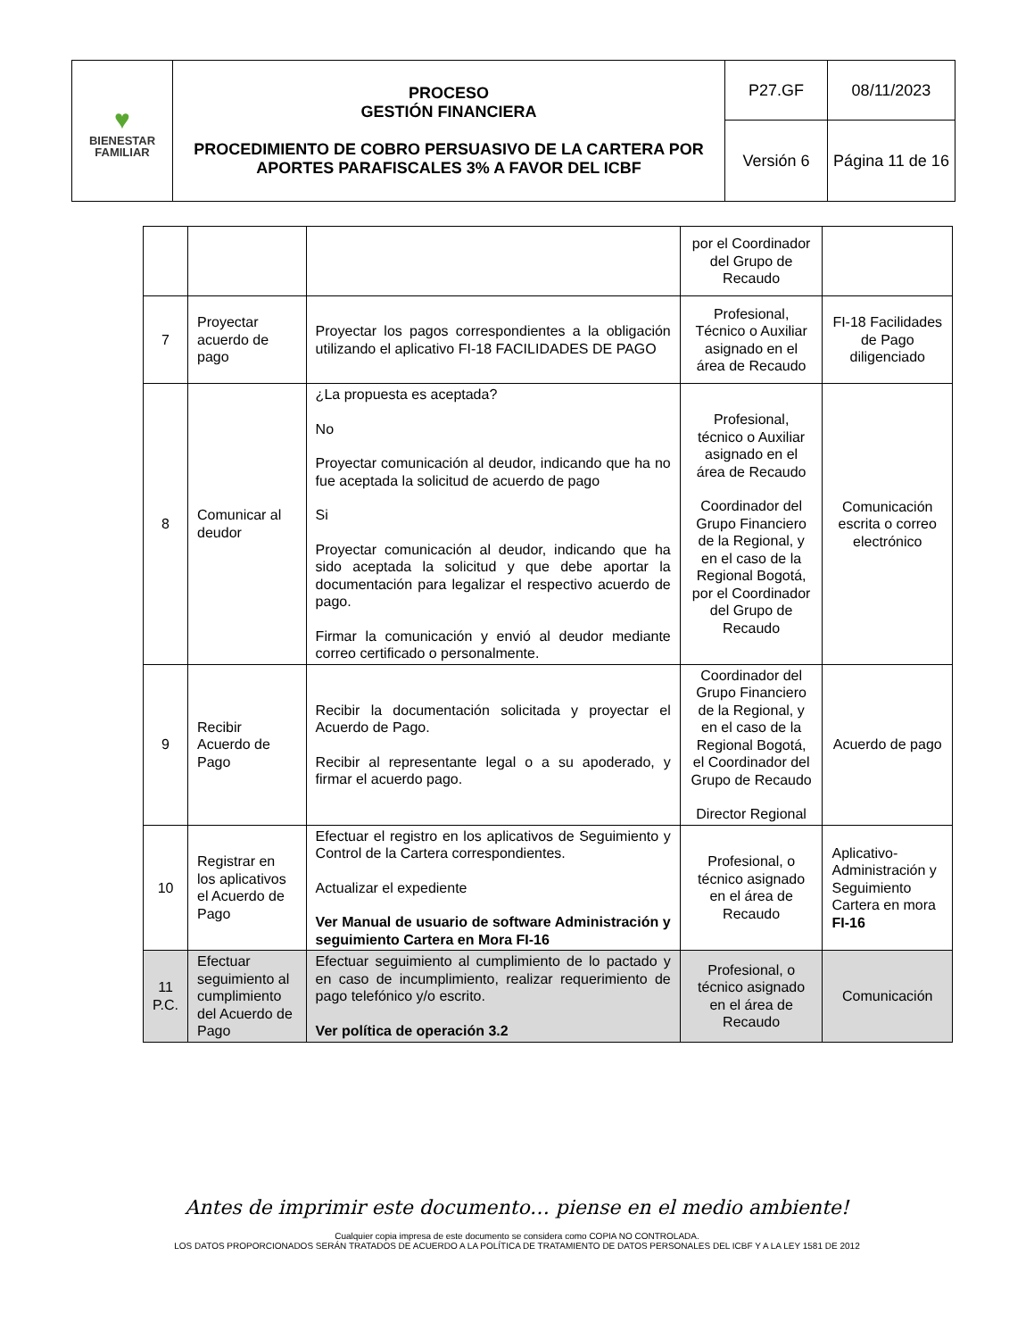| ♥ BIENESTAR FAMILIAR | PROCESO GESTIÓN FINANCIERA PROCEDIMIENTO DE COBRO PERSUASIVO DE LA CARTERA POR APORTES PARAFISCALES 3% A FAVOR DEL ICBF | P27.GF | 08/11/2023 |
| | | Versión 6 | Página 11 de 16 |
| | | | por el Coordinador del Grupo de Recaudo | |
| 7 | Proyectar acuerdo de pago | Proyectar los pagos correspondientes a la obligación utilizando el aplicativo FI-18 FACILIDADES DE PAGO | Profesional, Técnico o Auxiliar asignado en el área de Recaudo | FI-18 Facilidades de Pago diligenciado |
| 8 | Comunicar al deudor | ¿La propuesta es aceptada? No Proyectar comunicación al deudor, indicando que ha no fue aceptada la solicitud de acuerdo de pago Si Proyectar comunicación al deudor, indicando que ha sido aceptada la solicitud y que debe aportar la documentación para legalizar el respectivo acuerdo de pago. Firmar la comunicación y envió al deudor mediante correo certificado o personalmente. | Profesional, técnico o Auxiliar asignado en el área de Recaudo Coordinador del Grupo Financiero de la Regional, y en el caso de la Regional Bogotá, por el Coordinador del Grupo de Recaudo | Comunicación escrita o correo electrónico |
| 9 | Recibir Acuerdo de Pago | Recibir la documentación solicitada y proyectar el Acuerdo de Pago. Recibir al representante legal o a su apoderado, y firmar el acuerdo pago. | Coordinador del Grupo Financiero de la Regional, y en el caso de la Regional Bogotá, el Coordinador del Grupo de Recaudo Director Regional | Acuerdo de pago |
| 10 | Registrar en los aplicativos el Acuerdo de Pago | Efectuar el registro en los aplicativos de Seguimiento y Control de la Cartera correspondientes. Actualizar el expediente Ver Manual de usuario de software Administración y seguimiento Cartera en Mora FI-16 | Profesional, o técnico asignado en el área de Recaudo | Aplicativo- Administración y Seguimiento Cartera en mora FI-16 |
| 11 P.C. | Efectuar seguimiento al cumplimiento del Acuerdo de Pago | Efectuar seguimiento al cumplimiento de lo pactado y en caso de incumplimiento, realizar requerimiento de pago telefónico y/o escrito. Ver política de operación 3.2 | Profesional, o técnico asignado en el área de Recaudo | Comunicación |
Antes de imprimir este documento… piense en el medio ambiente!
Cualquier copia impresa de este documento se considera como COPIA NO CONTROLADA.
LOS DATOS PROPORCIONADOS SERÁN TRATADOS DE ACUERDO A LA POLÍTICA DE TRATAMIENTO DE DATOS PERSONALES DEL ICBF Y A LA LEY 1581 DE 2012